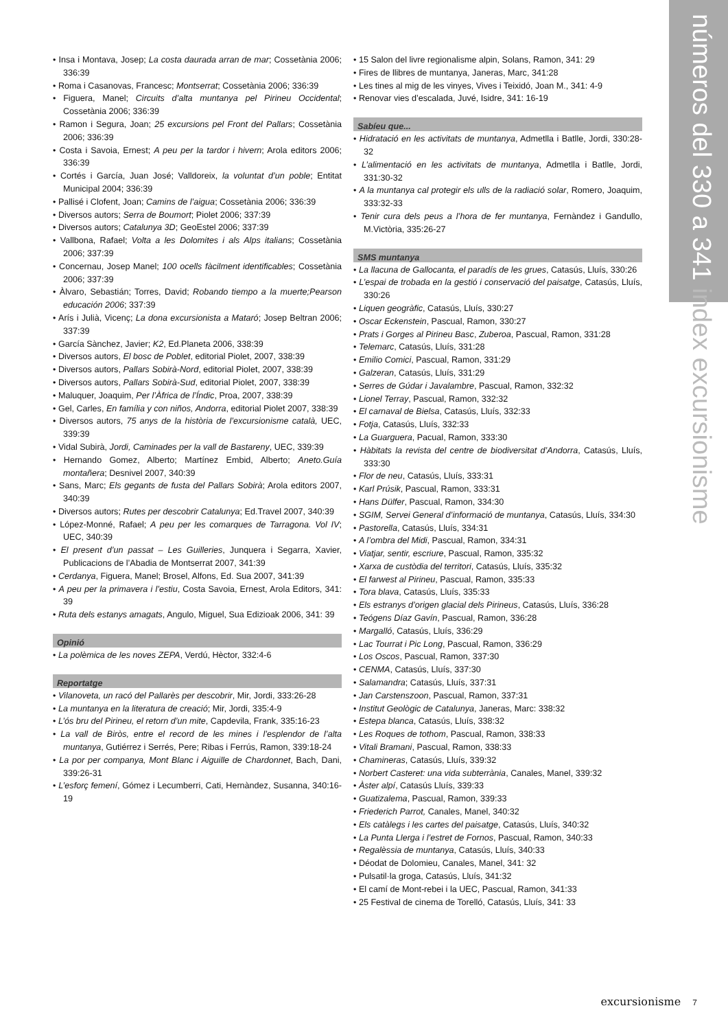números del 330 a 341 index excursionisme
• Insa i Montava, Josep; La costa daurada arran de mar; Cossetània 2006; 336:39
• Roma i Casanovas, Francesc; Montserrat; Cossetània 2006; 336:39
• Figuera, Manel; Circuits d’alta muntanya pel Pirineu Occidental; Cossetània 2006; 336:39
• Ramon i Segura, Joan; 25 excursions pel Front del Pallars; Cossetània 2006; 336:39
• Costa i Savoia, Ernest; A peu per la tardor i hivern; Arola editors 2006; 336:39
• Cortés i García, Juan José; Valldoreix, la voluntat d’un poble; Entitat Municipal 2004; 336:39
• Pallisé i Clofent, Joan; Camins de l’aigua; Cossetània 2006; 336:39
• Diversos autors; Serra de Boumort; Piolet 2006; 337:39
• Diversos autors; Catalunya 3D; GeoEstel 2006; 337:39
• Vallbona, Rafael; Volta a les Dolomites i als Alps italians; Cossetània 2006; 337:39
• Concernau, Josep Manel; 100 ocells fàcilment identificables; Cossetània 2006; 337:39
• Àlvaro, Sebastián; Torres, David; Robando tiempo a la muerte;Pearson educación 2006; 337:39
• Arís i Julià, Vicenç; La dona excursionista a Mataró; Josep Beltran 2006; 337:39
• García Sànchez, Javier; K2, Ed.Planeta 2006, 338:39
• Diversos autors, El bosc de Poblet, editorial Piolet, 2007, 338:39
• Diversos autors, Pallars Sobirà-Nord, editorial Piolet, 2007, 338:39
• Diversos autors, Pallars Sobirà-Sud, editorial Piolet, 2007, 338:39
• Maluquer, Joaquim, Per l’Àfrica de l’Índic, Proa, 2007, 338:39
• Gel, Carles, En família y con niños, Andorra, editorial Piolet 2007, 338:39
• Diversos autors, 75 anys de la història de l’excursionisme català, UEC, 339:39
• Vidal Subirà, Jordi, Caminades per la vall de Bastareny, UEC, 339:39
• Hernando Gomez, Alberto; Martínez Embid, Alberto; Aneto.Guía montañera; Desnivel 2007, 340:39
• Sans, Marc; Els gegants de fusta del Pallars Sobirà; Arola editors 2007, 340:39
• Diversos autors; Rutes per descobrir Catalunya; Ed.Travel 2007, 340:39
• López-Monné, Rafael; A peu per les comarques de Tarragona. Vol IV; UEC, 340:39
• El present d’un passat – Les Guilleries, Junquera i Segarra, Xavier, Publicacions de l’Abadia de Montserrat 2007, 341:39
• Cerdanya, Figuera, Manel; Brosel, Alfons, Ed. Sua 2007, 341:39
• A peu per la primavera i l’estiu, Costa Savoia, Ernest, Arola Editors, 341: 39
• Ruta dels estanys amagats, Angulo, Miguel, Sua Edizioak 2006, 341: 39
Opinió
• La polèmica de les noves ZEPA, Verdú, Hèctor, 332:4-6
Reportatge
• Vilanoveta, un racó del Pallarès per descobrir, Mir, Jordi, 333:26-28
• La muntanya en la literatura de creació; Mir, Jordi, 335:4-9
• L’ós bru del Pirineu, el retorn d’un mite, Capdevila, Frank, 335:16-23
• La vall de Biròs, entre el record de les mines i l’esplendor de l’alta muntanya, Gutiérrez i Serrés, Pere; Ribas i Ferrús, Ramon, 339:18-24
• La por per companya, Mont Blanc i Aiguille de Chardonnet, Bach, Dani, 339:26-31
• L’esforç femení, Gómez i Lecumberri, Cati, Hernàndez, Susanna, 340:16-19
• 15 Salon del livre regionalisme alpin, Solans, Ramon, 341: 29
• Fires de llibres de muntanya, Janeras, Marc, 341:28
• Les tines al mig de les vinyes, Vives i Teixidó, Joan M., 341: 4-9
• Renovar vies d’escalada, Juvé, Isidre, 341: 16-19
Sabíeu que...
• Hidratació en les activitats de muntanya, Admetlla i Batlle, Jordi, 330:28-32
• L’alimentació en les activitats de muntanya, Admetlla i Batlle, Jordi, 331:30-32
• A la muntanya cal protegir els ulls de la radiació solar, Romero, Joaquim, 333:32-33
• Tenir cura dels peus a l’hora de fer muntanya, Fernàndez i Gandullo, M.Victòria, 335:26-27
SMS muntanya
• La llacuna de Gallocanta, el paradís de les grues, Catasús, Lluís, 330:26
• L’espai de trobada en la gestió i conservació del paisatge, Catasús, Lluís, 330:26
• Liquen geogràfic, Catasús, Lluís, 330:27
• Oscar Eckenstein, Pascual, Ramon, 330:27
• Prats i Gorges al Pirineu Basc, Zuberoa, Pascual, Ramon, 331:28
• Telemarc, Catasús, Lluís, 331:28
• Emilio Comici, Pascual, Ramon, 331:29
• Galzeran, Catasús, Lluís, 331:29
• Serres de Gúdar i Javalambre, Pascual, Ramon, 332:32
• Lionel Terray, Pascual, Ramon, 332:32
• El carnaval de Bielsa, Catasús, Lluís, 332:33
• Fotja, Catasús, Lluís, 332:33
• La Guarguera, Pacual, Ramon, 333:30
• Hàbitats la revista del centre de biodiversitat d’Andorra, Catasús, Lluís, 333:30
• Flor de neu, Catasús, Lluís, 333:31
• Karl Prúsik, Pascual, Ramon, 333:31
• Hans Dülfer, Pascual, Ramon, 334:30
• SGIM, Servei General d’informació de muntanya, Catasús, Lluís, 334:30
• Pastorella, Catasús, Lluís, 334:31
• A l’ombra del Midi, Pascual, Ramon, 334:31
• Viatjar, sentir, escriure, Pascual, Ramon, 335:32
• Xarxa de custòdia del territori, Catasús, Lluís, 335:32
• El farwest al Pirineu, Pascual, Ramon, 335:33
• Tora blava, Catasús, Lluís, 335:33
• Els estranys d’origen glacial dels Pirineus, Catasús, Lluís, 336:28
• Teógens Díaz Gavín, Pascual, Ramon, 336:28
• Margalló, Catasús, Lluís, 336:29
• Lac Tourrat i Pic Long, Pascual, Ramon, 336:29
• Los Oscos, Pascual, Ramon, 337:30
• CENMA, Catasús, Lluís, 337:30
• Salamandra; Catasús, Lluís, 337:31
• Jan Carstenszoon, Pascual, Ramon, 337:31
• Institut Geològic de Catalunya, Janeras, Marc: 338:32
• Estepa blanca, Catasús, Lluís, 338:32
• Les Roques de tothom, Pascual, Ramon, 338:33
• Vitali Bramani, Pascual, Ramon, 338:33
• Chamineras, Catasús, Lluís, 339:32
• Norbert Casteret: una vida subterrània, Canales, Manel, 339:32
• Àster alpí, Catasús Lluís, 339:33
• Guatizalema, Pascual, Ramon, 339:33
• Friederich Parrot, Canales, Manel, 340:32
• Els catàlegs i les cartes del paisatge, Catasús, Lluís, 340:32
• La Punta Llerga i l’estret de Fornos, Pascual, Ramon, 340:33
• Regalèssia de muntanya, Catasús, Lluís, 340:33
• Déodat de Dolomieu, Canales, Manel, 341: 32
• Pulsatil·la groga, Catasús, Lluís, 341:32
• El camí de Mont-rebei i la UEC, Pascual, Ramon, 341:33
• 25 Festival de cinema de Torelló, Catasús, Lluís, 341: 33
excursionisme 7